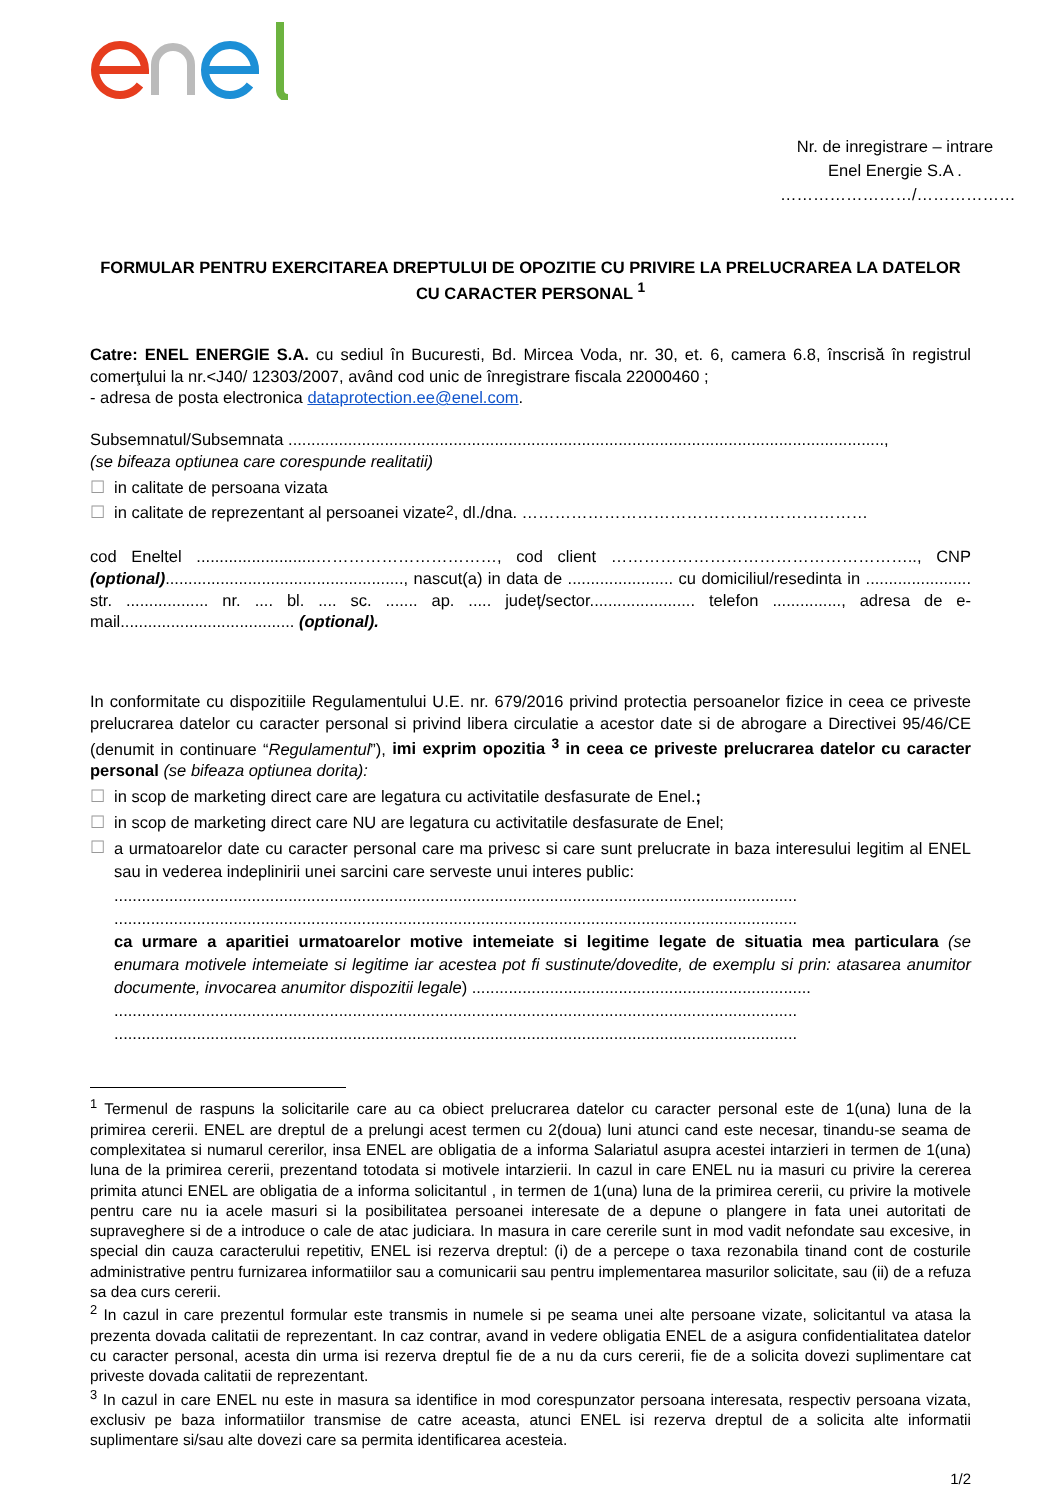Nr. de inregistrare – intrare
Enel Energie S.A .
……………………/………………
FORMULAR PENTRU EXERCITAREA DREPTULUI DE OPOZITIE CU PRIVIRE LA PRELUCRAREA LA DATELOR CU CARACTER PERSONAL <sup>1</sup>
Catre: ENEL ENERGIE S.A. cu sediul în Bucuresti, Bd. Mircea Voda, nr. 30, et. 6, camera 6.8, înscrisă în registrul comerţului la nr.<J40/ 12303/2007, având cod unic de înregistrare fiscala 22000460 ;
- adresa de posta electronica dataprotection.ee@enel.com.
Subsemnatul/Subsemnata ..................................................................................................................................,
(se bifeaza optiunea care corespunde realitatii)
☐ in calitate de persoana vizata
☐ in calitate de reprezentant al persoanei vizate <sup>2</sup>, dl./dna. ………………………………………………………
cod Eneltel ..........................……………………………, cod client ……………………………………………….., CNP (optional)...................................................., nascut(a) in data de ....................... cu domiciliul/resedinta in ....................... str. .................. nr. .... bl. .... sc. ....... ap. ..... județ/sector....................... telefon ..............., adresa de e-mail...................................... (optional).
In conformitate cu dispozitiile Regulamentului U.E. nr. 679/2016 privind protectia persoanelor fizice in ceea ce priveste prelucrarea datelor cu caracter personal si privind libera circulatie a acestor date si de abrogare a Directivei 95/46/CE (denumit in continuare “Regulamentul”), imi exprim opozitia <sup>3</sup> in ceea ce priveste prelucrarea datelor cu caracter personal (se bifeaza optiunea dorita):
☐ in scop de marketing direct care are legatura cu activitatile desfasurate de Enel.;
☐ in scop de marketing direct care NU are legatura cu activitatile desfasurate de Enel;
☐
a urmatoarelor date cu caracter personal care ma privesc si care sunt prelucrate in baza interesului legitim al ENEL sau in vederea indeplinirii unei sarcini care serveste unui interes public:
.....................................................................................................................................................
.....................................................................................................................................................
ca urmare a aparitiei urmatoarelor motive intemeiate si legitime legate de situatia mea particulara (se enumara motivele intemeiate si legitime iar acestea pot fi sustinute/dovedite, de exemplu si prin: atasarea anumitor documente, invocarea anumitor dispozitii legale) ..........................................................................
.....................................................................................................................................................
.....................................................................................................................................................
<sup>1</sup> Termenul de raspuns la solicitarile care au ca obiect prelucrarea datelor cu caracter personal este de 1(una) luna de la primirea cererii. ENEL are dreptul de a prelungi acest termen cu 2(doua) luni atunci cand este necesar, tinandu-se seama de complexitatea si numarul cererilor, insa ENEL are obligatia de a informa Salariatul asupra acestei intarzieri in termen de 1(una) luna de la primirea cererii, prezentand totodata si motivele intarzierii. In cazul in care ENEL nu ia masuri cu privire la cererea primita atunci ENEL are obligatia de a informa solicitantul , in termen de 1(una) luna de la primirea cererii, cu privire la motivele pentru care nu ia acele masuri si la posibilitatea persoanei interesate de a depune o plangere in fata unei autoritati de supraveghere si de a introduce o cale de atac judiciara. In masura in care cererile sunt in mod vadit nefondate sau excesive, in special din cauza caracterului repetitiv, ENEL isi rezerva dreptul: (i) de a percepe o taxa rezonabila tinand cont de costurile administrative pentru furnizarea informatiilor sau a comunicarii sau pentru implementarea masurilor solicitate, sau (ii) de a refuza sa dea curs cererii.
<sup>2</sup> In cazul in care prezentul formular este transmis in numele si pe seama unei alte persoane vizate, solicitantul va atasa la prezenta dovada calitatii de reprezentant. In caz contrar, avand in vedere obligatia ENEL de a asigura confidentialitatea datelor cu caracter personal, acesta din urma isi rezerva dreptul fie de a nu da curs cererii, fie de a solicita dovezi suplimentare cat priveste dovada calitatii de reprezentant.
<sup>3</sup> In cazul in care ENEL nu este in masura sa identifice in mod corespunzator persoana interesata, respectiv persoana vizata, exclusiv pe baza informatiilor transmise de catre aceasta, atunci ENEL isi rezerva dreptul de a solicita alte informatii suplimentare si/sau alte dovezi care sa permita identificarea acesteia.
1/2